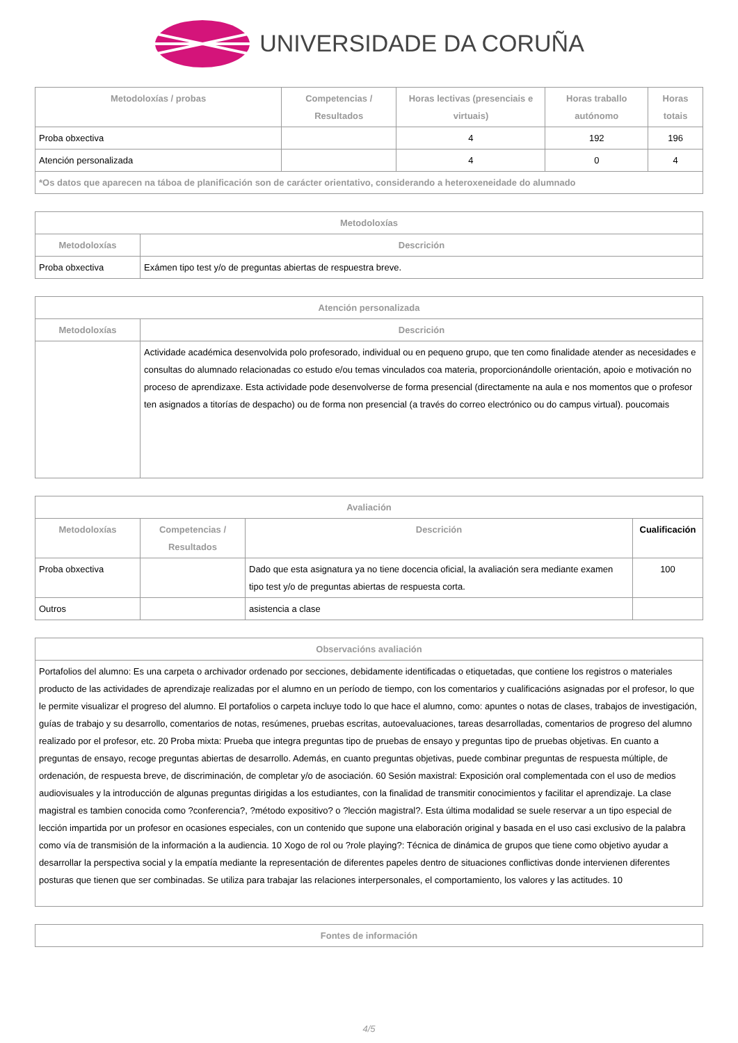UNIVERSIDADE DA CORUÑA
| Metodoloxías / probas | Competencias / Resultados | Horas lectivas (presenciais e virtuais) | Horas traballo autónomo | Horas totais |
| --- | --- | --- | --- | --- |
| Proba obxectiva | | 4 | 192 | 196 |
| Atención personalizada | | 4 | 0 | 4 |
| *Os datos que aparecen na táboa de planificación son de carácter orientativo, considerando a heteroxeneidade do alumnado | | | | |
| Metodoloxías | |
| --- | --- |
| Metodoloxías | Descrición |
| Proba obxectiva | Exámen tipo test y/o de preguntas abiertas de respuestra breve. |
| Atención personalizada | |
| --- | --- |
| Metodoloxías | Descrición |
| | Actividade académica desenvolvida polo profesorado, individual ou en pequeno grupo, que ten como finalidade atender as necesidades e consultas do alumnado relacionadas co estudo e/ou temas vinculados coa materia, proporcionándolle orientación, apoio e motivación no proceso de aprendizaxe. Esta actividade pode desenvolverse de forma presencial (directamente na aula e nos momentos que o profesor ten asignados a titorías de despacho) ou de forma non presencial (a través do correo electrónico ou do campus virtual). poucomais |
| Avaliación | | | |
| --- | --- | --- | --- |
| Metodoloxías | Competencias / Resultados | Descrición | Cualificación |
| Proba obxectiva | | Dado que esta asignatura ya no tiene docencia oficial, la avaliación sera mediante examen tipo test y/o de preguntas abiertas de respuesta corta. | 100 |
| Outros | | asistencia a clase | |
| Observacións avaliación |
| --- |
| Portafolios del alumno: Es una carpeta o archivador ordenado por secciones, debidamente identificadas o etiquetadas, que contiene los registros o materiales producto de las actividades de aprendizaje realizadas por el alumno en un período de tiempo, con los comentarios y cualificacións asignadas por el profesor, lo que le permite visualizar el progreso del alumno. El portafolios o carpeta incluye todo lo que hace el alumno, como: apuntes o notas de clases, trabajos de investigación, guías de trabajo y su desarrollo, comentarios de notas, resúmenes, pruebas escritas, autoevaluaciones, tareas desarrolladas, comentarios de progreso del alumno realizado por el profesor, etc. 20 Proba mixta: Prueba que integra preguntas tipo de pruebas de ensayo y preguntas tipo de pruebas objetivas. En cuanto a preguntas de ensayo, recoge preguntas abiertas de desarrollo. Además, en cuanto preguntas objetivas, puede combinar preguntas de respuesta múltiple, de ordenación, de respuesta breve, de discriminación, de completar y/o de asociación. 60 Sesión maxistral: Exposición oral complementada con el uso de medios audiovisuales y la introducción de algunas preguntas dirigidas a los estudiantes, con la finalidad de transmitir conocimientos y facilitar el aprendizaje. La clase magistral es tambien conocida como ?conferencia?, ?método expositivo? o ?lección magistral?. Esta última modalidad se suele reservar a un tipo especial de lección impartida por un profesor en ocasiones especiales, con un contenido que supone una elaboración original y basada en el uso casi exclusivo de la palabra como vía de transmisión de la información a la audiencia. 10 Xogo de rol ou ?role playing?: Técnica de dinámica de grupos que tiene como objetivo ayudar a desarrollar la perspectiva social y la empatía mediante la representación de diferentes papeles dentro de situaciones conflictivas donde intervienen diferentes posturas que tienen que ser combinadas. Se utiliza para trabajar las relaciones interpersonales, el comportamiento, los valores y las actitudes. 10 |
| Fontes de información |
| --- |
4/5